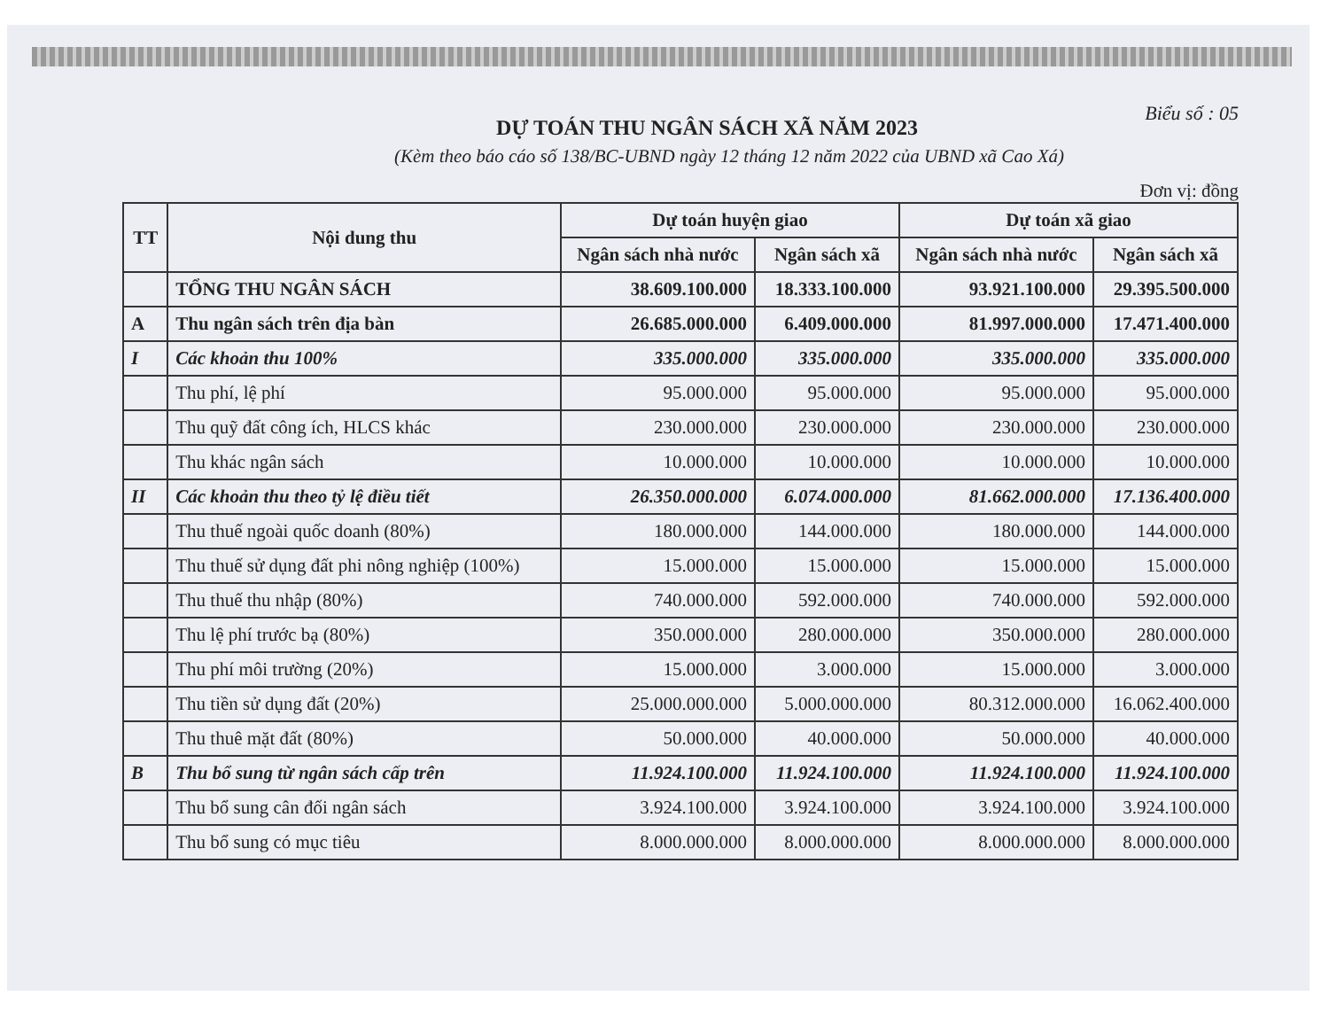Biểu số : 05
DỰ TOÁN THU NGÂN SÁCH XÃ NĂM 2023
(Kèm theo báo cáo số 138/BC-UBND ngày 12 tháng 12 năm 2022 của UBND xã Cao Xá)
Đơn vị: đồng
| TT | Nội dung thu | Dự toán huyện giao | | Dự toán xã giao | |
| --- | --- | --- | --- | --- | --- |
| | | Ngân sách nhà nước | Ngân sách xã | Ngân sách nhà nước | Ngân sách xã |
| | TỔNG THU NGÂN SÁCH | 38.609.100.000 | 18.333.100.000 | 93.921.100.000 | 29.395.500.000 |
| A | Thu ngân sách trên địa bàn | 26.685.000.000 | 6.409.000.000 | 81.997.000.000 | 17.471.400.000 |
| I | Các khoản thu 100% | 335.000.000 | 335.000.000 | 335.000.000 | 335.000.000 |
| | Thu phí, lệ phí | 95.000.000 | 95.000.000 | 95.000.000 | 95.000.000 |
| | Thu quỹ đất công ích, HLCS khác | 230.000.000 | 230.000.000 | 230.000.000 | 230.000.000 |
| | Thu khác ngân sách | 10.000.000 | 10.000.000 | 10.000.000 | 10.000.000 |
| II | Các khoản thu theo tỷ lệ điều tiết | 26.350.000.000 | 6.074.000.000 | 81.662.000.000 | 17.136.400.000 |
| | Thu thuế ngoài quốc doanh (80%) | 180.000.000 | 144.000.000 | 180.000.000 | 144.000.000 |
| | Thu thuế sử dụng đất phi nông nghiệp (100%) | 15.000.000 | 15.000.000 | 15.000.000 | 15.000.000 |
| | Thu thuế thu nhập (80%) | 740.000.000 | 592.000.000 | 740.000.000 | 592.000.000 |
| | Thu lệ phí trước bạ (80%) | 350.000.000 | 280.000.000 | 350.000.000 | 280.000.000 |
| | Thu phí môi trường (20%) | 15.000.000 | 3.000.000 | 15.000.000 | 3.000.000 |
| | Thu tiền sử dụng đất (20%) | 25.000.000.000 | 5.000.000.000 | 80.312.000.000 | 16.062.400.000 |
| | Thu thuê mặt đất (80%) | 50.000.000 | 40.000.000 | 50.000.000 | 40.000.000 |
| B | Thu bổ sung từ ngân sách cấp trên | 11.924.100.000 | 11.924.100.000 | 11.924.100.000 | 11.924.100.000 |
| | Thu bổ sung cân đối ngân sách | 3.924.100.000 | 3.924.100.000 | 3.924.100.000 | 3.924.100.000 |
| | Thu bổ sung có mục tiêu | 8.000.000.000 | 8.000.000.000 | 8.000.000.000 | 8.000.000.000 |